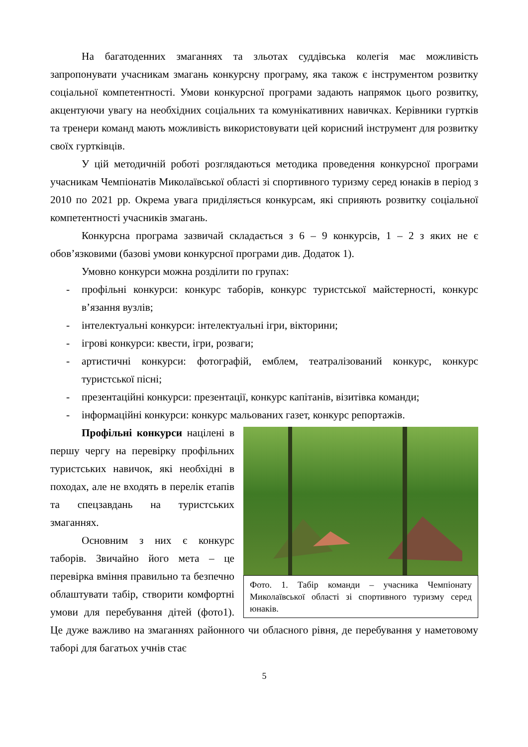На багатоденних змаганнях та зльотах суддівська колегія має можливість запропонувати учасникам змагань конкурсну програму, яка також є інструментом розвитку соціальної компетентності. Умови конкурсної програми задають напрямок цього розвитку, акцентуючи увагу на необхідних соціальних та комунікативних навичках. Керівники гуртків та тренери команд мають можливість використовувати цей корисний інструмент для розвитку своїх гуртківців.
У цій методичній роботі розглядаються методика проведення конкурсної програми учасникам Чемпіонатів Миколаївської області зі спортивного туризму серед юнаків в період з 2010 по 2021 рр. Окрема увага приділяється конкурсам, які сприяють розвитку соціальної компетентності учасників змагань.
Конкурсна програма зазвичай складається з 6 – 9 конкурсів, 1 – 2 з яких не є обов’язковими (базові умови конкурсної програми див. Додаток 1).
Умовно конкурси можна розділити по групах:
- профільні конкурси: конкурс таборів, конкурс туристської майстерності, конкурс в’язання вузлів;
- інтелектуальні конкурси: інтелектуальні ігри, вікторини;
- ігрові конкурси: квести, ігри, розваги;
- артистичні конкурси: фотографій, емблем, театралізований конкурс, конкурс туристської пісні;
- презентаційні конкурси: презентації, конкурс капітанів, візитівка команди;
- інформаційні конкурси: конкурс мальованих газет, конкурс репортажів.
Фото. 1. Табір команди – учасника Чемпіонату Миколаївської області зі спортивного туризму серед юнаків.
Профільні конкурси націлені в першу чергу на перевірку профільних туристських навичок, які необхідні в походах, але не входять в перелік етапів та спецзавдань на туристських змаганнях.
Основним з них є конкурс таборів. Звичайно його мета – це перевірка вміння правильно та безпечно облаштувати табір, створити комфортні умови для перебування дітей (фото1). Це дуже важливо на змаганнях районного чи обласного рівня, де перебування у наметовому таборі для багатьох учнів стає
5